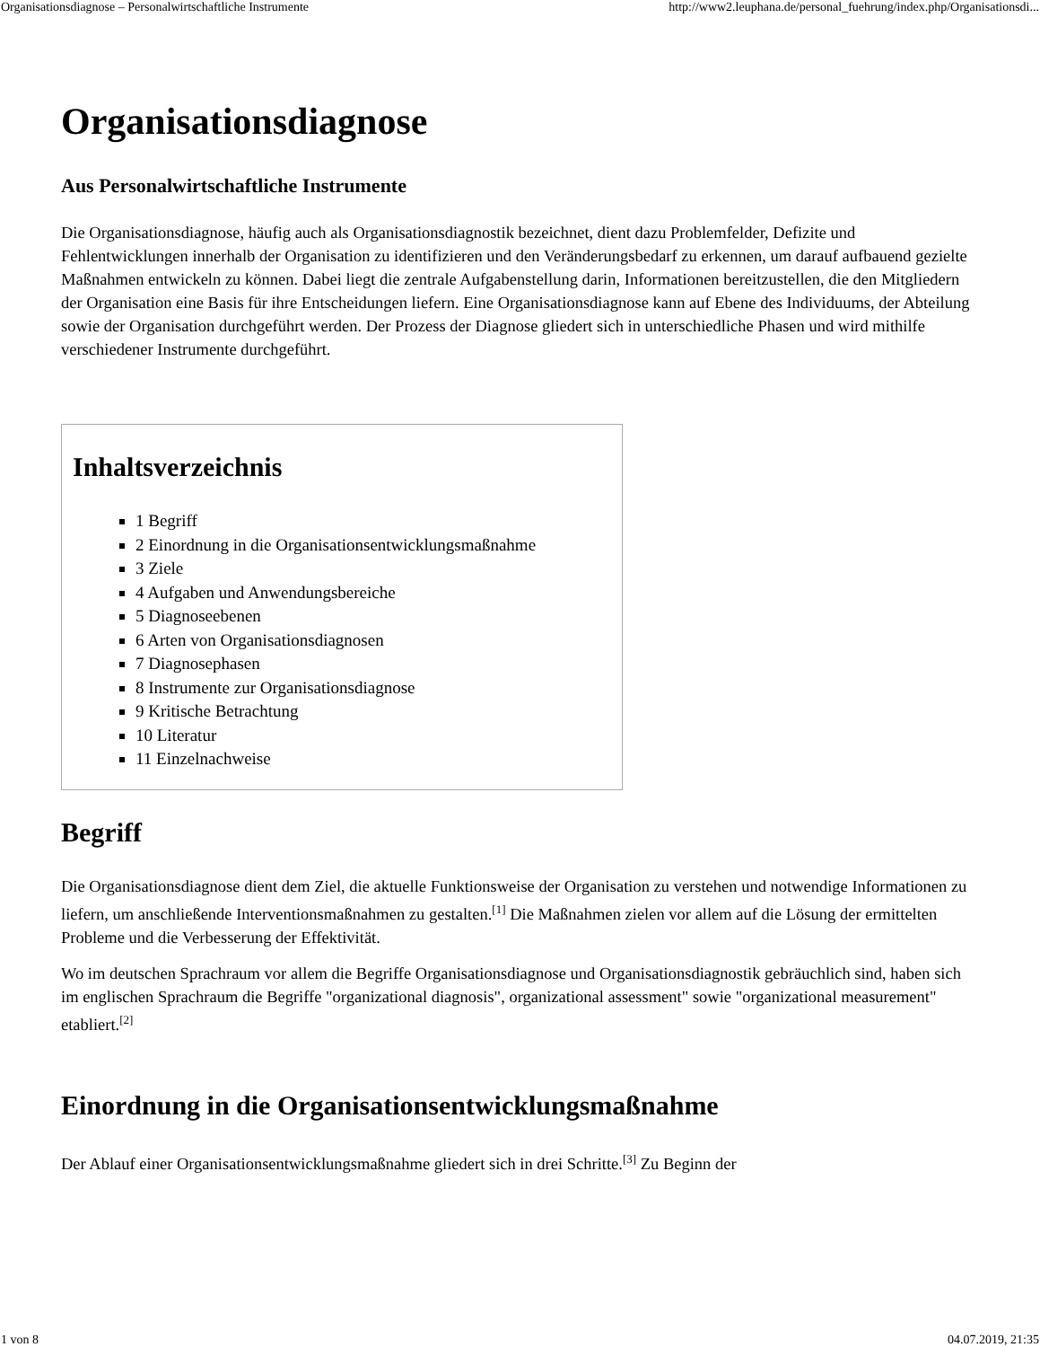Organisationsdiagnose – Personalwirtschaftliche Instrumente http://www2.leuphana.de/personal_fuehrung/index.php/Organisationsdi...
Organisationsdiagnose
Aus Personalwirtschaftliche Instrumente
Die Organisationsdiagnose, häufig auch als Organisationsdiagnostik bezeichnet, dient dazu Problemfelder, Defizite und Fehlentwicklungen innerhalb der Organisation zu identifizieren und den Veränderungsbedarf zu erkennen, um darauf aufbauend gezielte Maßnahmen entwickeln zu können. Dabei liegt die zentrale Aufgabenstellung darin, Informationen bereitzustellen, die den Mitgliedern der Organisation eine Basis für ihre Entscheidungen liefern. Eine Organisationsdiagnose kann auf Ebene des Individuums, der Abteilung sowie der Organisation durchgeführt werden. Der Prozess der Diagnose gliedert sich in unterschiedliche Phasen und wird mithilfe verschiedener Instrumente durchgeführt.
Inhaltsverzeichnis
1 Begriff
2 Einordnung in die Organisationsentwicklungsmaßnahme
3 Ziele
4 Aufgaben und Anwendungsbereiche
5 Diagnoseebenen
6 Arten von Organisationsdiagnosen
7 Diagnosephasen
8 Instrumente zur Organisationsdiagnose
9 Kritische Betrachtung
10 Literatur
11 Einzelnachweise
Begriff
Die Organisationsdiagnose dient dem Ziel, die aktuelle Funktionsweise der Organisation zu verstehen und notwendige Informationen zu liefern, um anschließende Interventionsmaßnahmen zu gestalten.<sup>[1]</sup> Die Maßnahmen zielen vor allem auf die Lösung der ermittelten Probleme und die Verbesserung der Effektivität.
Wo im deutschen Sprachraum vor allem die Begriffe Organisationsdiagnose und Organisationsdiagnostik gebräuchlich sind, haben sich im englischen Sprachraum die Begriffe "organizational diagnosis", organizational assessment" sowie "organizational measurement" etabliert.<sup>[2]</sup>
Einordnung in die Organisationsentwicklungsmaßnahme
Der Ablauf einer Organisationsentwicklungsmaßnahme gliedert sich in drei Schritte.<sup>[3]</sup> Zu Beginn der
1 von 8 04.07.2019, 21:35